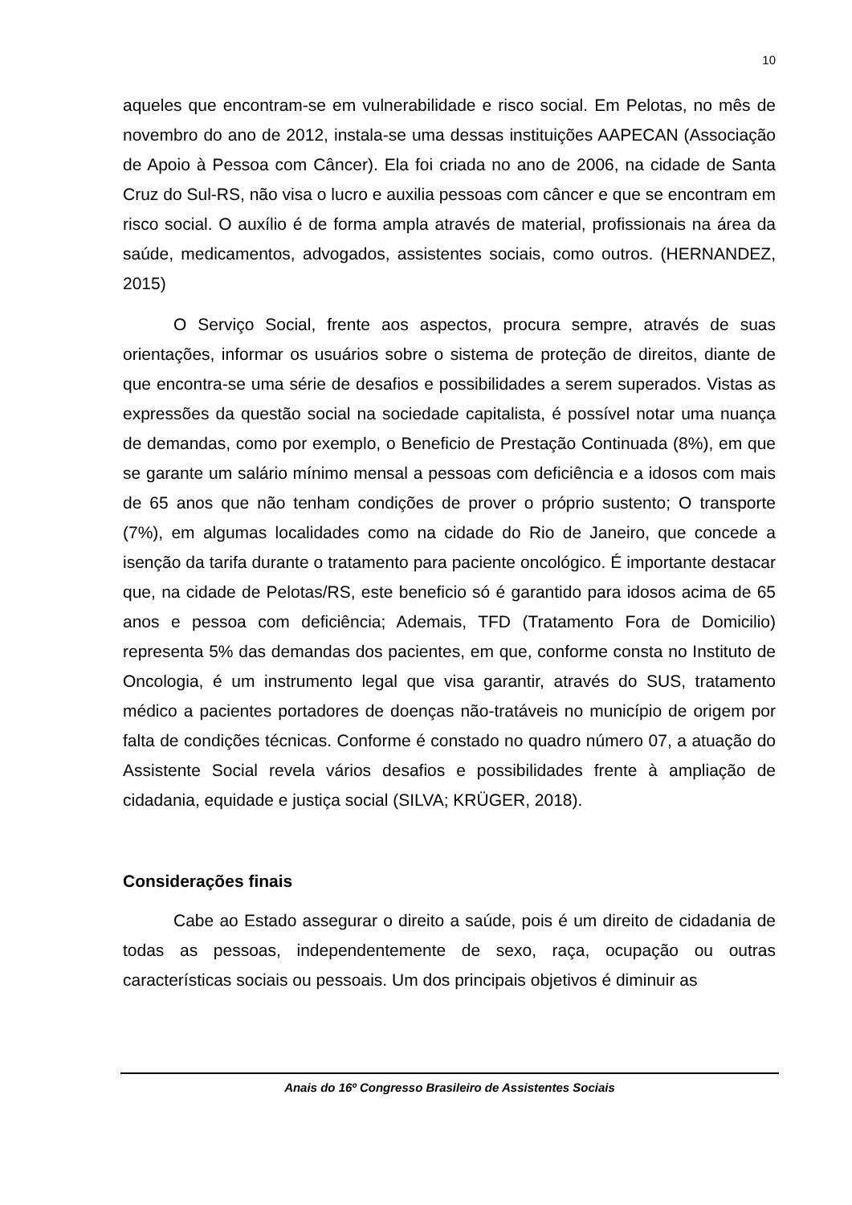10
aqueles que encontram-se em vulnerabilidade e risco social. Em Pelotas, no mês de novembro do ano de 2012, instala-se uma dessas instituições AAPECAN (Associação de Apoio à Pessoa com Câncer). Ela foi criada no ano de 2006, na cidade de Santa Cruz do Sul-RS, não visa o lucro e auxilia pessoas com câncer e que se encontram em risco social. O auxílio é de forma ampla através de material, profissionais na área da saúde, medicamentos, advogados, assistentes sociais, como outros. (HERNANDEZ, 2015)
O Serviço Social, frente aos aspectos, procura sempre, através de suas orientações, informar os usuários sobre o sistema de proteção de direitos, diante de que encontra-se uma série de desafios e possibilidades a serem superados. Vistas as expressões da questão social na sociedade capitalista, é possível notar uma nuança de demandas, como por exemplo, o Beneficio de Prestação Continuada (8%), em que se garante um salário mínimo mensal a pessoas com deficiência e a idosos com mais de 65 anos que não tenham condições de prover o próprio sustento; O transporte (7%), em algumas localidades como na cidade do Rio de Janeiro, que concede a isenção da tarifa durante o tratamento para paciente oncológico. É importante destacar que, na cidade de Pelotas/RS, este beneficio só é garantido para idosos acima de 65 anos e pessoa com deficiência; Ademais, TFD (Tratamento Fora de Domicilio) representa 5% das demandas dos pacientes, em que, conforme consta no Instituto de Oncologia, é um instrumento legal que visa garantir, através do SUS, tratamento médico a pacientes portadores de doenças não-tratáveis no município de origem por falta de condições técnicas. Conforme é constado no quadro número 07, a atuação do Assistente Social revela vários desafios e possibilidades frente à ampliação de cidadania, equidade e justiça social (SILVA; KRÜGER, 2018).
Considerações finais
Cabe ao Estado assegurar o direito a saúde, pois é um direito de cidadania de todas as pessoas, independentemente de sexo, raça, ocupação ou outras características sociais ou pessoais. Um dos principais objetivos é diminuir as
Anais do 16º Congresso Brasileiro de Assistentes Sociais